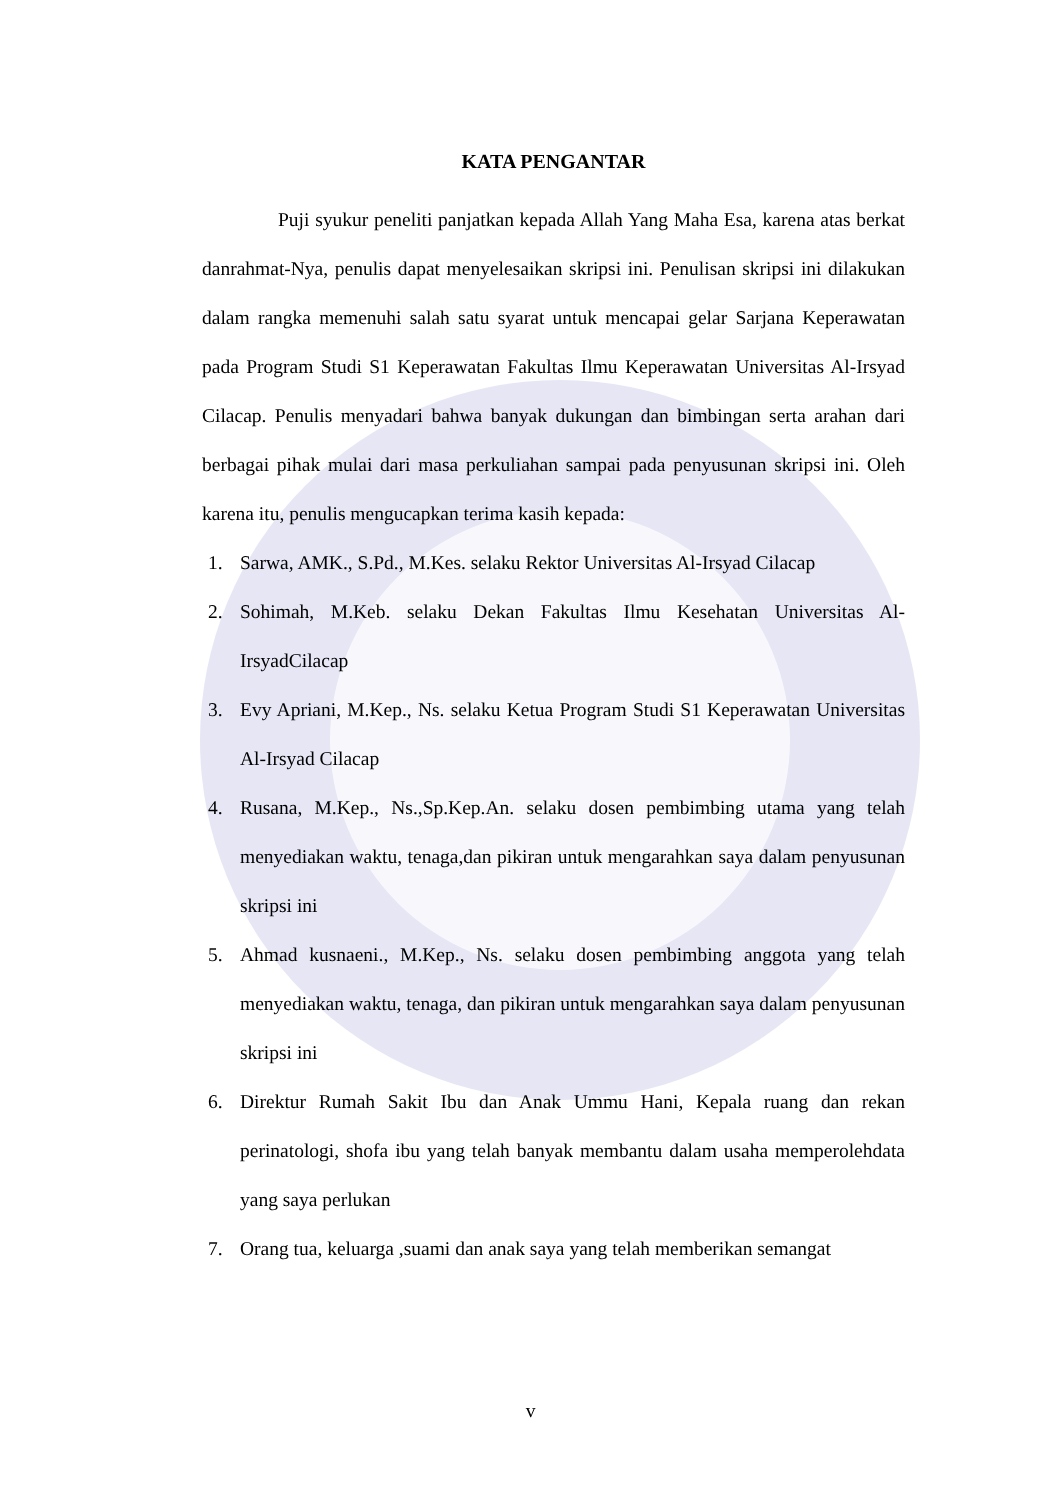KATA PENGANTAR
Puji syukur peneliti panjatkan kepada Allah Yang Maha Esa, karena atas berkat danrahmat-Nya, penulis dapat menyelesaikan skripsi ini. Penulisan skripsi ini dilakukan dalam rangka memenuhi salah satu syarat untuk mencapai gelar Sarjana Keperawatan pada Program Studi S1 Keperawatan Fakultas Ilmu Keperawatan Universitas Al-Irsyad Cilacap. Penulis menyadari bahwa banyak dukungan dan bimbingan serta arahan dari berbagai pihak mulai dari masa perkuliahan sampai pada penyusunan skripsi ini. Oleh karena itu, penulis mengucapkan terima kasih kepada:
1. Sarwa, AMK., S.Pd., M.Kes. selaku Rektor Universitas Al-Irsyad Cilacap
2. Sohimah, M.Keb. selaku Dekan Fakultas Ilmu Kesehatan Universitas Al-IrsyadCilacap
3. Evy Apriani, M.Kep., Ns. selaku Ketua Program Studi S1 Keperawatan Universitas Al-Irsyad Cilacap
4. Rusana, M.Kep., Ns.,Sp.Kep.An. selaku dosen pembimbing utama yang telah menyediakan waktu, tenaga,dan pikiran untuk mengarahkan saya dalam penyusunan skripsi ini
5. Ahmad kusnaeni., M.Kep., Ns. selaku dosen pembimbing anggota yang telah menyediakan waktu, tenaga, dan pikiran untuk mengarahkan saya dalam penyusunan skripsi ini
6. Direktur Rumah Sakit Ibu dan Anak Ummu Hani, Kepala ruang dan rekan perinatologi, shofa ibu yang telah banyak membantu dalam usaha memperolehdata yang saya perlukan
7. Orang tua, keluarga ,suami dan anak saya yang telah memberikan semangat
v